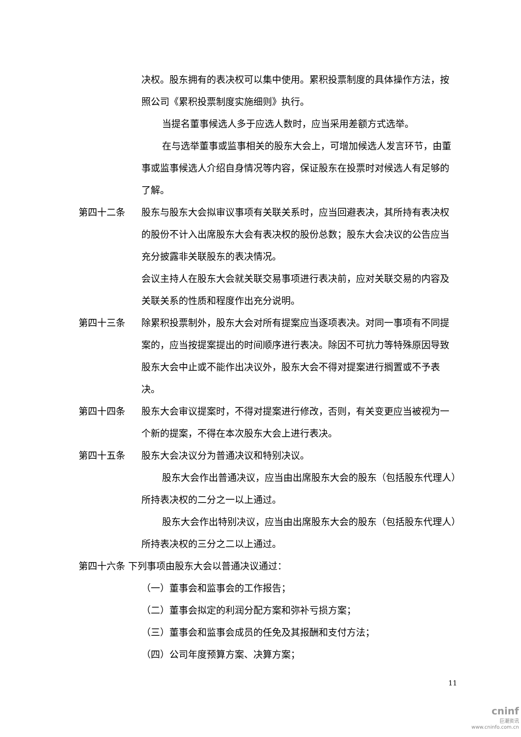决权。股东拥有的表决权可以集中使用。累积投票制度的具体操作方法，按照公司《累积投票制度实施细则》执行。
当提名董事候选人多于应选人数时，应当采用差额方式选举。
在与选举董事或监事相关的股东大会上，可增加候选人发言环节，由董事或监事候选人介绍自身情况等内容，保证股东在投票时对候选人有足够的了解。
第四十二条
股东与股东大会拟审议事项有关联关系时，应当回避表决，其所持有表决权的股份不计入出席股东大会有表决权的股份总数；股东大会决议的公告应当充分披露非关联股东的表决情况。
会议主持人在股东大会就关联交易事项进行表决前，应对关联交易的内容及关联关系的性质和程度作出充分说明。
第四十三条
除累积投票制外，股东大会对所有提案应当逐项表决。对同一事项有不同提案的，应当按提案提出的时间顺序进行表决。除因不可抗力等特殊原因导致股东大会中止或不能作出决议外，股东大会不得对提案进行搁置或不予表决。
第四十四条
股东大会审议提案时，不得对提案进行修改，否则，有关变更应当被视为一个新的提案，不得在本次股东大会上进行表决。
第四十五条
股东大会决议分为普通决议和特别决议。
股东大会作出普通决议，应当由出席股东大会的股东（包括股东代理人）所持表决权的二分之一以上通过。
股东大会作出特别决议，应当由出席股东大会的股东（包括股东代理人）所持表决权的三分之二以上通过。
第四十六条 下列事项由股东大会以普通决议通过：
（一）董事会和监事会的工作报告；
（二）董事会拟定的利润分配方案和弥补亏损方案；
（三）董事会和监事会成员的任免及其报酬和支付方法；
（四）公司年度预算方案、决算方案；
11
cninf
巨潮资讯
www.cninfo.com.cn